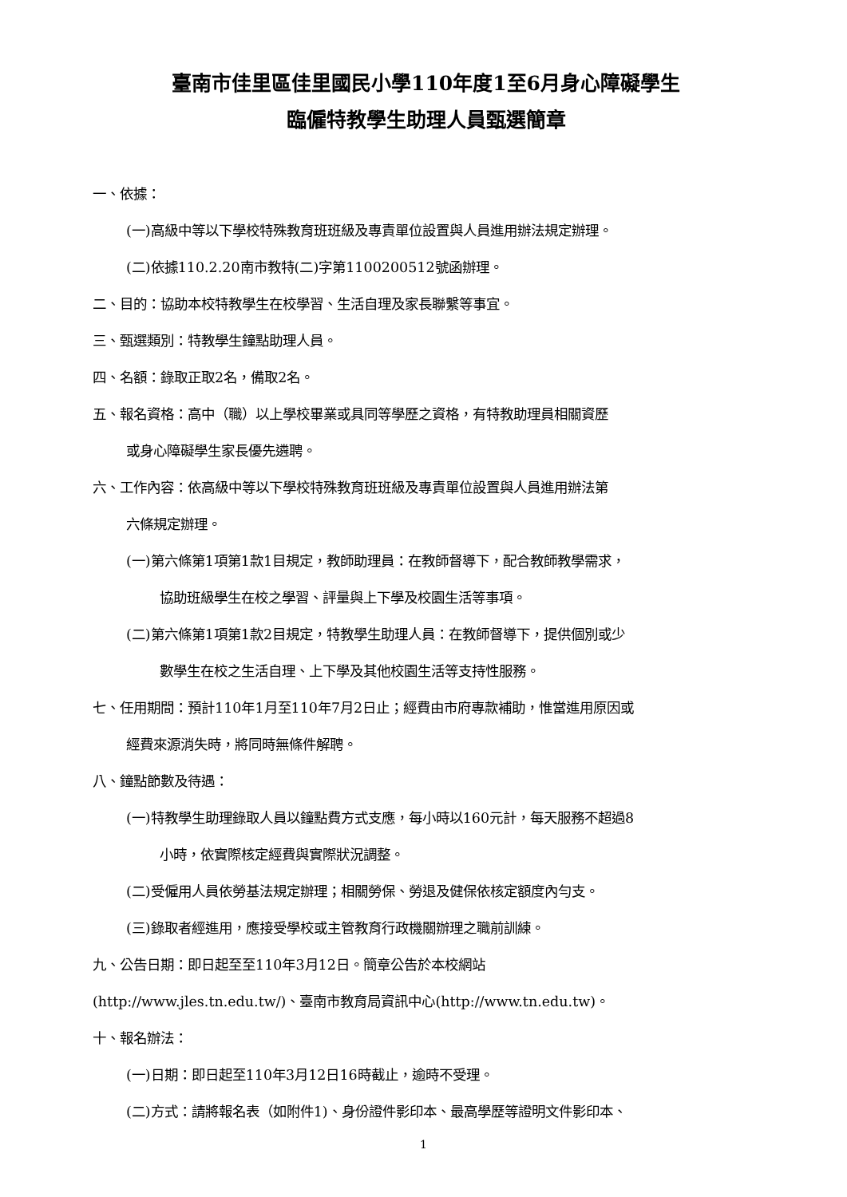臺南市佳里區佳里國民小學110年度1至6月身心障礙學生
臨僱特教學生助理人員甄選簡章
一、依據：
(一)高級中等以下學校特殊教育班班級及專責單位設置與人員進用辦法規定辦理。
(二)依據110.2.20南市教特(二)字第1100200512號函辦理。
二、目的：協助本校特教學生在校學習、生活自理及家長聯繫等事宜。
三、甄選類別：特教學生鐘點助理人員。
四、名額：錄取正取2名，備取2名。
五、報名資格：高中（職）以上學校畢業或具同等學歷之資格，有特教助理員相關資歷
或身心障礙學生家長優先遴聘。
六、工作內容：依高級中等以下學校特殊教育班班級及專責單位設置與人員進用辦法第
六條規定辦理。
(一)第六條第1項第1款1目規定，教師助理員：在教師督導下，配合教師教學需求，
協助班級學生在校之學習、評量與上下學及校園生活等事項。
(二)第六條第1項第1款2目規定，特教學生助理人員：在教師督導下，提供個別或少
數學生在校之生活自理、上下學及其他校園生活等支持性服務。
七、任用期間：預計110年1月至110年7月2日止；經費由市府專款補助，惟當進用原因或
經費來源消失時，將同時無條件解聘。
八、鐘點節數及待遇：
(一)特教學生助理錄取人員以鐘點費方式支應，每小時以160元計，每天服務不超過8
小時，依實際核定經費與實際狀況調整。
(二)受僱用人員依勞基法規定辦理；相關勞保、勞退及健保依核定額度內勻支。
(三)錄取者經進用，應接受學校或主管教育行政機關辦理之職前訓練。
九、公告日期：即日起至至110年3月12日。簡章公告於本校網站
(http://www.jles.tn.edu.tw/)、臺南市教育局資訊中心(http://www.tn.edu.tw)。
十、報名辦法：
(一)日期：即日起至110年3月12日16時截止，逾時不受理。
(二)方式：請將報名表（如附件1)、身份證件影印本、最高學歷等證明文件影印本、
1